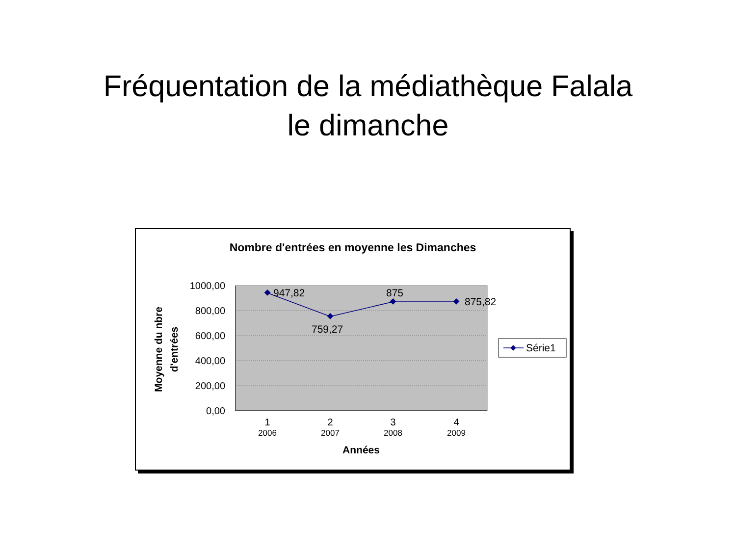Fréquentation de la médiathèque Falala
le dimanche
Nombre d'entrées en moyenne les Dimanches
1000,00
800,00
600,00
400,00
200,00
0,00
947,82
759,27
875
875,82
1
2
3
4
2006
2007
2008
2009
Années
Moyenne du nbre
d'entrées
Série1